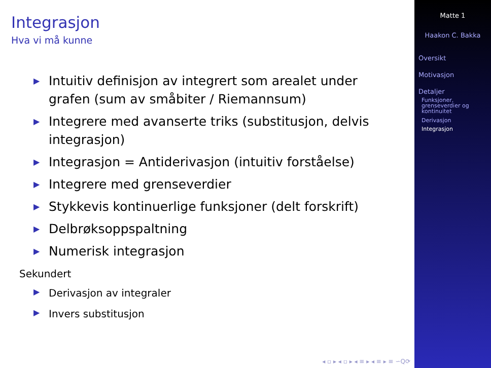Integrasjon
Hva vi må kunne
▶ Intuitiv definisjon av integrert som arealet under grafen (sum av småbiter / Riemannsum)
▶ Integrere med avanserte triks (substitusjon, delvis integrasjon)
▶ Integrasjon = Antiderivasjon (intuitiv forståelse)
▶ Integrere med grenseverdier
▶ Stykkevis kontinuerlige funksjoner (delt forskrift)
▶ Delbrøksoppspaltning
▶ Numerisk integrasjon
Sekundert
▶ Derivasjon av integraler
▶ Invers substitusjon
◂ ▫ ▸ ◂ ▫ ▸ ◂ ≡ ▸ ◂ ≡ ▸ ≡ ∽Q⟳
Matte 1
Haakon C. Bakka
Oversikt
Motivasjon
Detaljer
Funksjoner, grenseverdier og kontinuitet
Derivasjon
Integrasjon